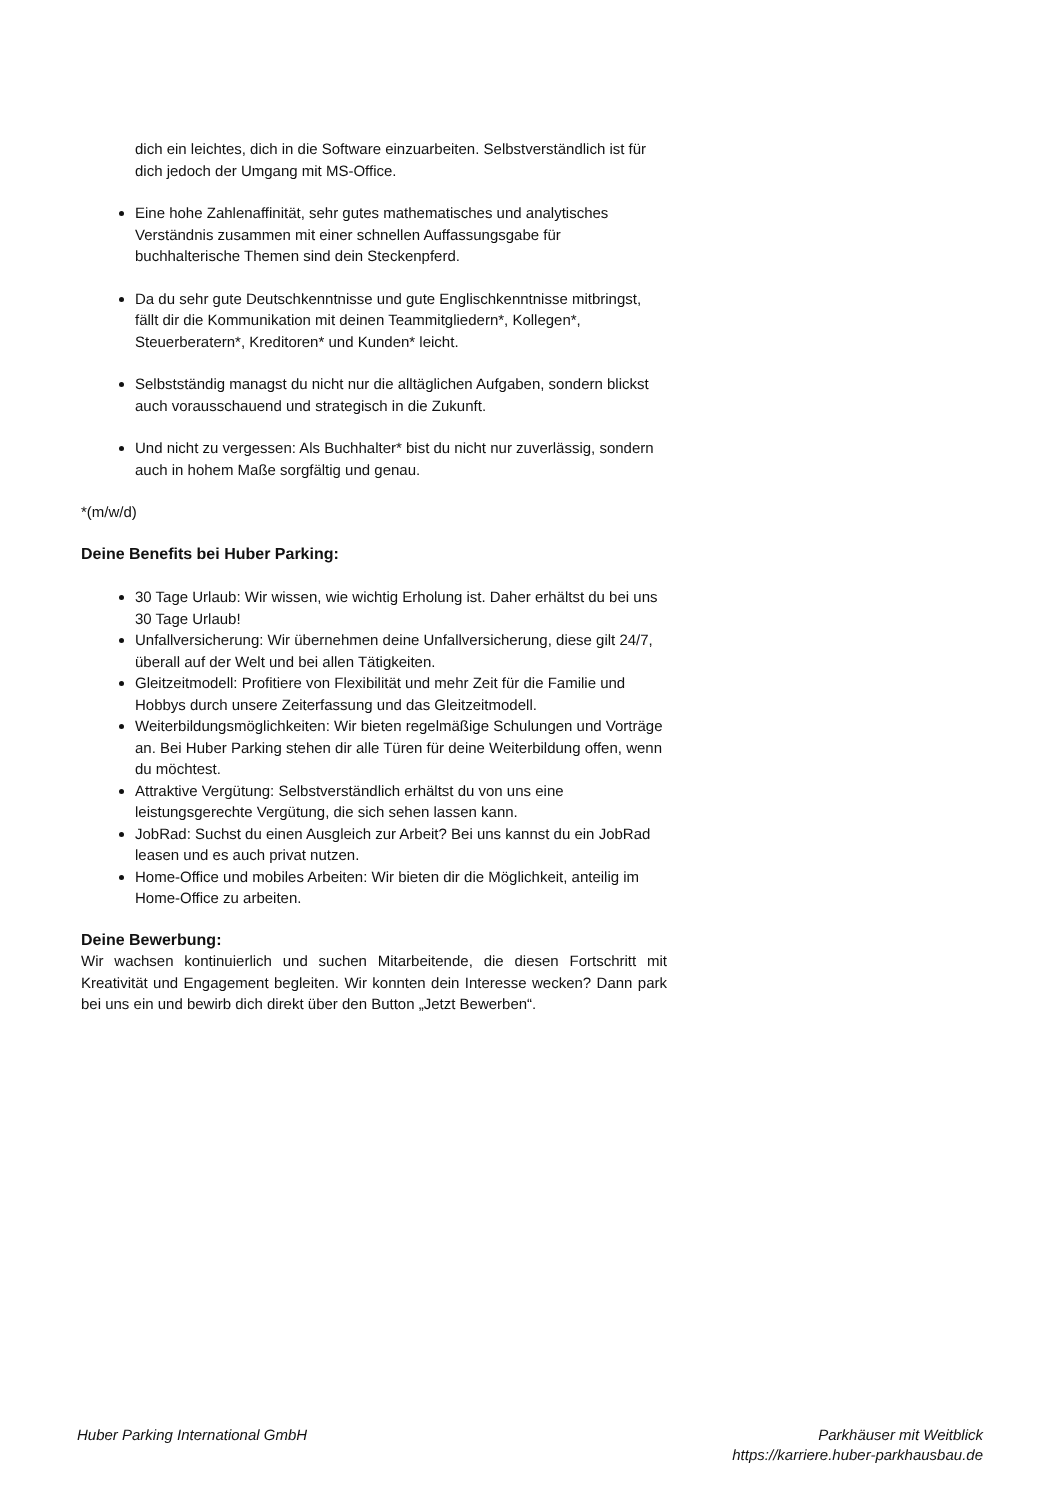dich ein leichtes, dich in die Software einzuarbeiten. Selbstverständlich ist für dich jedoch der Umgang mit MS-Office.
Eine hohe Zahlenaffinität, sehr gutes mathematisches und analytisches Verständnis zusammen mit einer schnellen Auffassungsgabe für buchhalterische Themen sind dein Steckenpferd.
Da du sehr gute Deutschkenntnisse und gute Englischkenntnisse mitbringst, fällt dir die Kommunikation mit deinen Teammitgliedern*, Kollegen*, Steuerberatern*, Kreditoren* und Kunden* leicht.
Selbstständig managst du nicht nur die alltäglichen Aufgaben, sondern blickst auch vorausschauend und strategisch in die Zukunft.
Und nicht zu vergessen: Als Buchhalter* bist du nicht nur zuverlässig, sondern auch in hohem Maße sorgfältig und genau.
*(m/w/d)
Deine Benefits bei Huber Parking:
30 Tage Urlaub: Wir wissen, wie wichtig Erholung ist. Daher erhältst du bei uns 30 Tage Urlaub!
Unfallversicherung: Wir übernehmen deine Unfallversicherung, diese gilt 24/7, überall auf der Welt und bei allen Tätigkeiten.
Gleitzeitmodell: Profitiere von Flexibilität und mehr Zeit für die Familie und Hobbys durch unsere Zeiterfassung und das Gleitzeitmodell.
Weiterbildungsmöglichkeiten: Wir bieten regelmäßige Schulungen und Vorträge an. Bei Huber Parking stehen dir alle Türen für deine Weiterbildung offen, wenn du möchtest.
Attraktive Vergütung: Selbstverständlich erhältst du von uns eine leistungsgerechte Vergütung, die sich sehen lassen kann.
JobRad: Suchst du einen Ausgleich zur Arbeit? Bei uns kannst du ein JobRad leasen und es auch privat nutzen.
Home-Office und mobiles Arbeiten: Wir bieten dir die Möglichkeit, anteilig im Home-Office zu arbeiten.
Deine Bewerbung:
Wir wachsen kontinuierlich und suchen Mitarbeitende, die diesen Fortschritt mit Kreativität und Engagement begleiten. Wir konnten dein Interesse wecken? Dann park bei uns ein und bewirb dich direkt über den Button „Jetzt Bewerben“.
Huber Parking International GmbH
Parkhäuser mit Weitblick
https://karriere.huber-parkhausbau.de